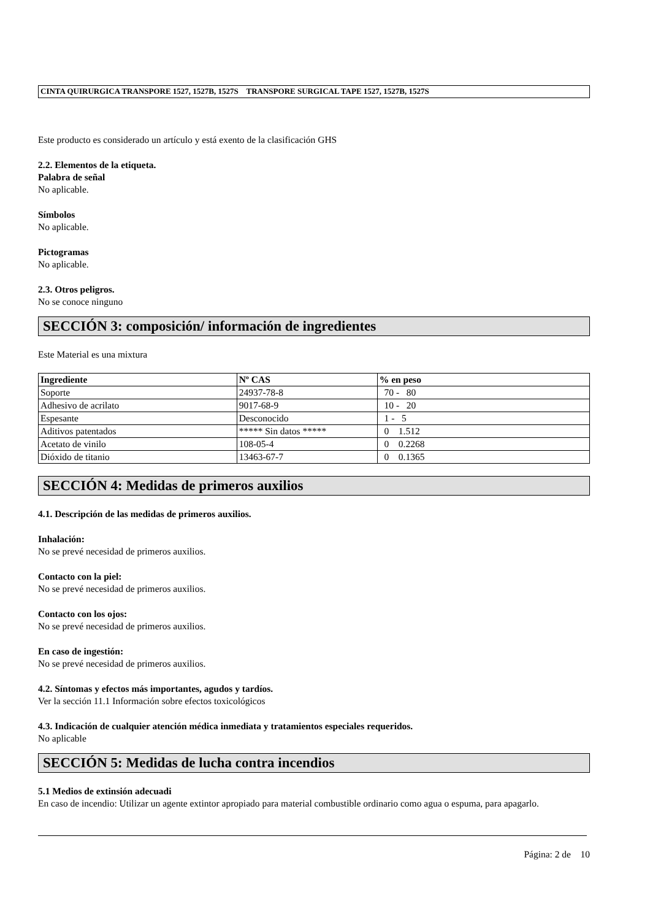CINTA QUIRURGICA TRANSPORE 1527, 1527B, 1527S TRANSPORE SURGICAL TAPE 1527, 1527B, 1527S
Este producto es considerado un artículo y está exento de la clasificación GHS
2.2. Elementos de la etiqueta.
Palabra de señal
No aplicable.
Símbolos
No aplicable.
Pictogramas
No aplicable.
2.3. Otros peligros.
No se conoce ninguno
SECCIÓN 3: composición/ información de ingredientes
Este Material es una mixtura
| Ingrediente | Nº CAS | % en peso |
| --- | --- | --- |
| Soporte | 24937-78-8 | 70 - 80 |
| Adhesivo de acrilato | 9017-68-9 | 10 - 20 |
| Espesante | Desconocido | 1 - 5 |
| Aditivos patentados | ***** Sin datos ***** | 0 1.512 |
| Acetato de vinilo | 108-05-4 | 0 0.2268 |
| Dióxido de titanio | 13463-67-7 | 0 0.1365 |
SECCIÓN 4: Medidas de primeros auxilios
4.1. Descripción de las medidas de primeros auxilios.
Inhalación:
No se prevé necesidad de primeros auxilios.
Contacto con la piel:
No se prevé necesidad de primeros auxilios.
Contacto con los ojos:
No se prevé necesidad de primeros auxilios.
En caso de ingestión:
No se prevé necesidad de primeros auxilios.
4.2. Síntomas y efectos más importantes, agudos y tardíos.
Ver la sección 11.1 Información sobre efectos toxicológicos
4.3. Indicación de cualquier atención médica inmediata y tratamientos especiales requeridos.
No aplicable
SECCIÓN 5: Medidas de lucha contra incendios
5.1 Medios de extinsión adecuadi
En caso de incendio: Utilizar un agente extintor apropiado para material combustible ordinario como agua o espuma, para apagarlo.
Página: 2 de 10